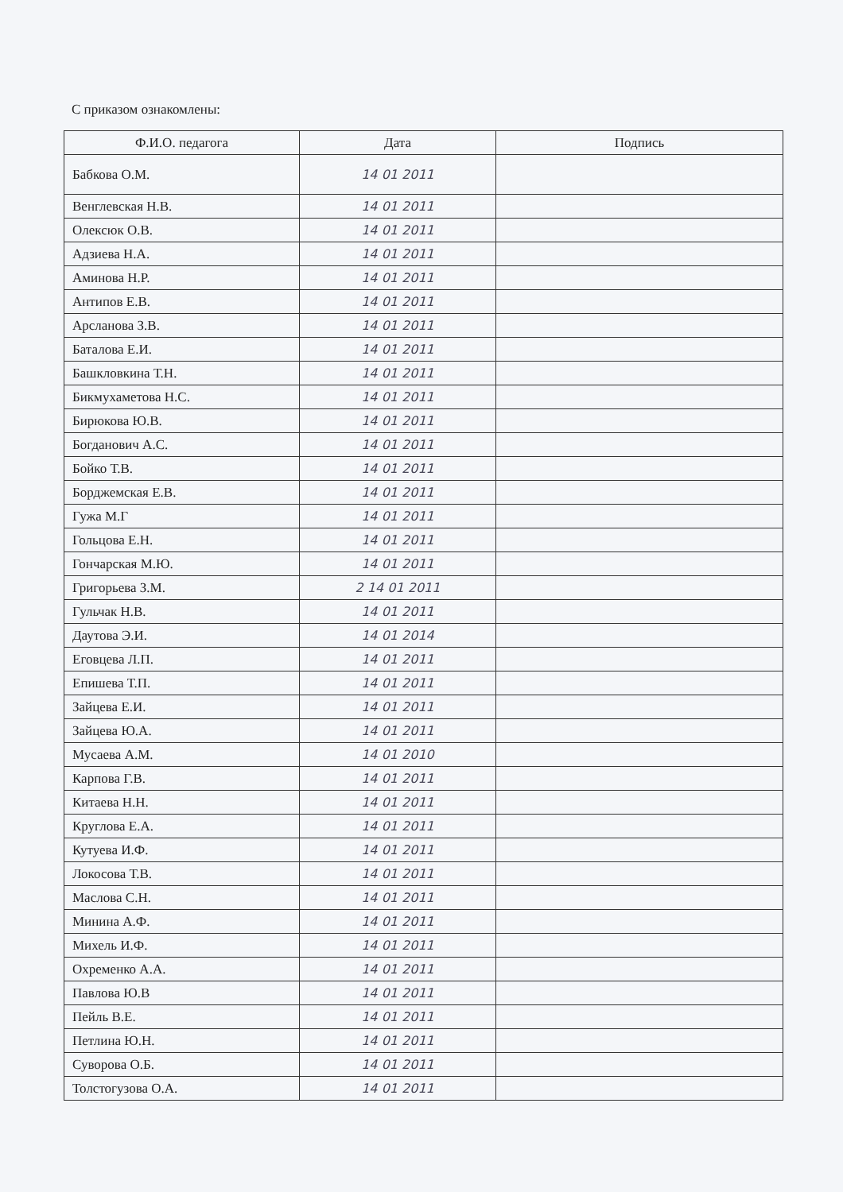С приказом ознакомлены:
| Ф.И.О. педагога | Дата | Подпись |
| --- | --- | --- |
| Бабкова О.М. | 14 01 2011 | |
| Венглевская Н.В. | 14 01 2011 | |
| Олексюк О.В. | 14 01 2011 | |
| Адзиева Н.А. | 14 01 2011 | |
| Аминова Н.Р. | 14 01 2011 | |
| Антипов Е.В. | 14 01 2011 | |
| Арсланова З.В. | 14 01 2011 | |
| Баталова Е.И. | 14 01 2011 | |
| Башкловкина Т.Н. | 14 01 2011 | |
| Бикмухаметова Н.С. | 14 01 2011 | |
| Бирюкова Ю.В. | 14 01 2011 | |
| Богданович А.С. | 14 01 2011 | |
| Бойко Т.В. | 14 01 2011 | |
| Борджемская Е.В. | 14 01 2011 | |
| Гужа М.Г | 14 01 2011 | |
| Гольцова Е.Н. | 14 01 2011 | |
| Гончарская М.Ю. | 14 01 2011 | |
| Григорьева З.М. | 2 14 01 2011 | |
| Гульчак Н.В. | 14 01 2011 | |
| Даутова Э.И. | 14 01 2014 | |
| Еговцева Л.П. | 14 01 2011 | |
| Епишева Т.П. | 14 01 2011 | |
| Зайцева Е.И. | 14 01 2011 | |
| Зайцева Ю.А. | 14 01 2011 | |
| Мусаева А.М. | 14 01 2010 | |
| Карпова Г.В. | 14 01 2011 | |
| Китаева Н.Н. | 14 01 2011 | |
| Круглова Е.А. | 14 01 2011 | |
| Кутуева И.Ф. | 14 01 2011 | |
| Локосова Т.В. | 14 01 2011 | |
| Маслова С.Н. | 14 01 2011 | |
| Минина А.Ф. | 14 01 2011 | |
| Михель И.Ф. | 14 01 2011 | |
| Охременко А.А. | 14 01 2011 | |
| Павлова Ю.В | 14 01 2011 | |
| Пейль В.Е. | 14 01 2011 | |
| Петлина Ю.Н. | 14 01 2011 | |
| Суворова О.Б. | 14 01 2011 | |
| Толстогузова О.А. | 14 01 2011 | |